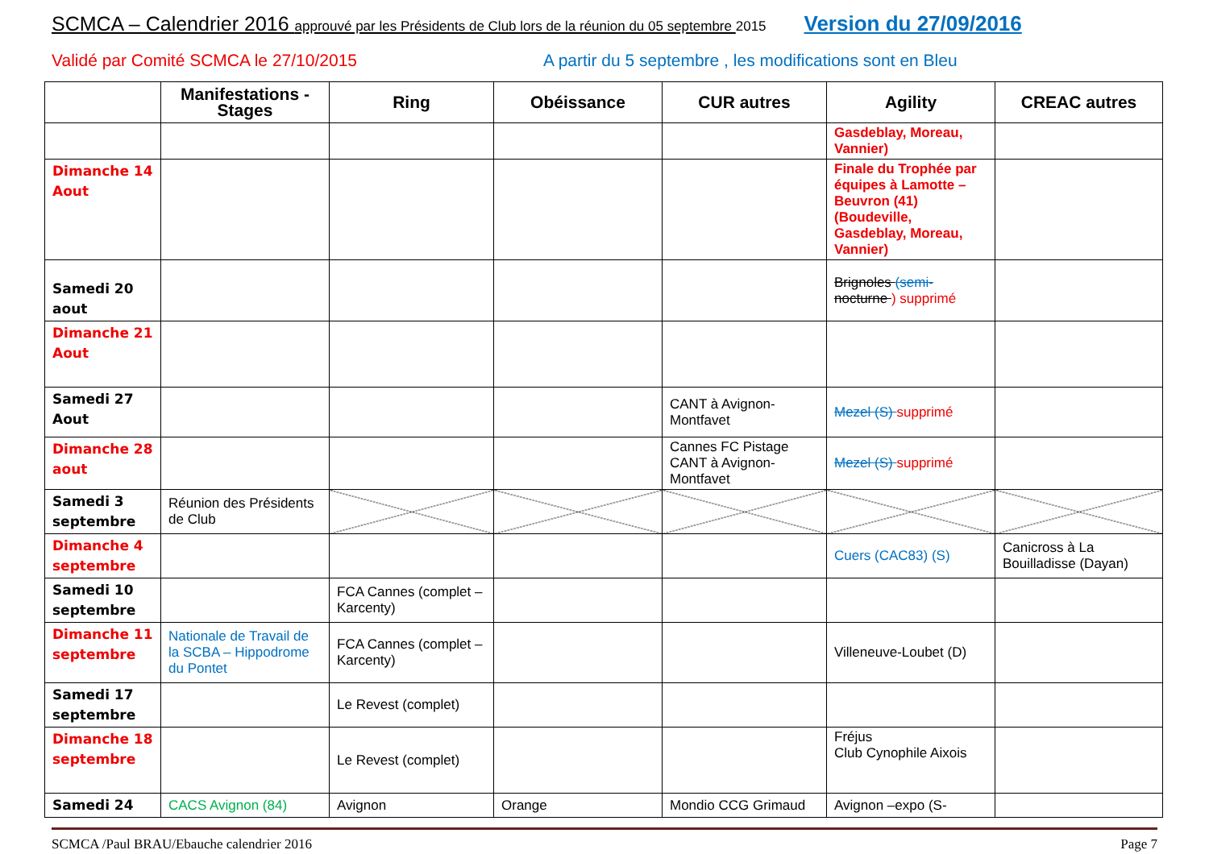SCMCA – Calendrier 2016 approuvé par les Présidents de Club lors de la réunion du 05 septembre 2015 Version du 27/09/2016
Validé par Comité SCMCA le 27/10/2015 A partir du 5 septembre , les modifications sont en Bleu
| | Manifestations - Stages | Ring | Obéissance | CUR autres | Agility | CREAC autres |
| --- | --- | --- | --- | --- | --- | --- |
| | | | | | Gasdeblay, Moreau, Vannier) | |
| Dimanche 14 Aout | | | | | Finale du Trophée par équipes à Lamotte – Beuvron (41)(Boudeville, Gasdeblay, Moreau, Vannier) | |
| Samedi 20 aout | | | | | Brignoles (semi- nocturne ) supprimé | |
| Dimanche 21 Aout | | | | | | |
| Samedi 27 Aout | | | | CANT à Avignon-Montfavet | Mezel (S) supprimé | |
| Dimanche 28 aout | | | | Cannes FC Pistage CANT à Avignon-Montfavet | Mezel (S) supprimé | |
| Samedi 3 septembre | Réunion des Présidents de Club | | | | | |
| Dimanche 4 septembre | | | | | Cuers (CAC83) (S) | Canicross à La Bouilladisse (Dayan) |
| Samedi 10 septembre | | FCA Cannes (complet – Karcenty) | | | | |
| Dimanche 11 septembre | Nationale de Travail de la SCBA – Hippodrome du Pontet | FCA Cannes (complet – Karcenty) | | | Villeneuve-Loubet (D) | |
| Samedi 17 septembre | | Le Revest (complet) | | | | |
| Dimanche 18 septembre | | Le Revest (complet) | | | Fréjus Club Cynophile Aixois | |
| Samedi 24 | CACS Avignon (84) | Avignon | Orange | Mondio CCG Grimaud | Avignon –expo (S- | |
SCMCA /Paul BRAU/Ebauche calendrier 2016 Page 7